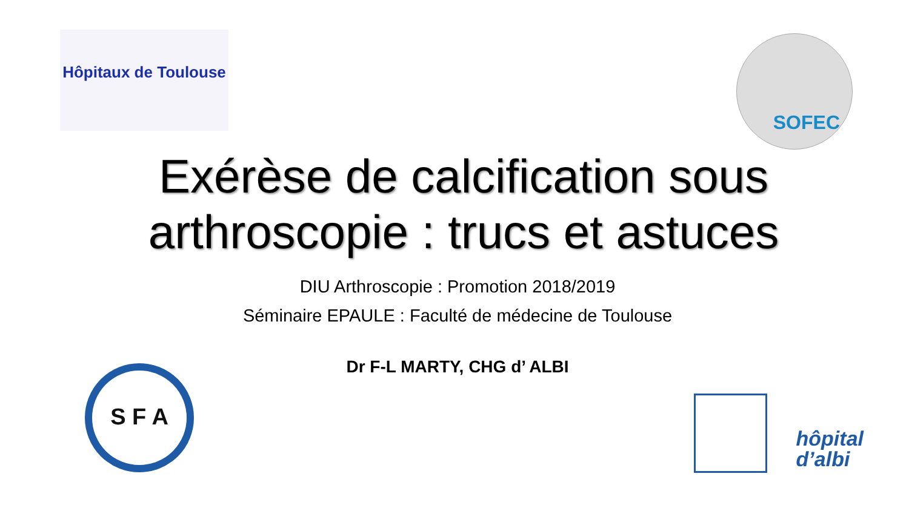Hôpitaux de Toulouse SOFEC
Exérèse de calcification sous
arthroscopie : trucs et astuces
DIU Arthroscopie : Promotion 2018/2019
Séminaire EPAULE : Faculté de médecine de Toulouse
Dr F-L MARTY, CHG d’ ALBI
S F A
hôpital
d’albi